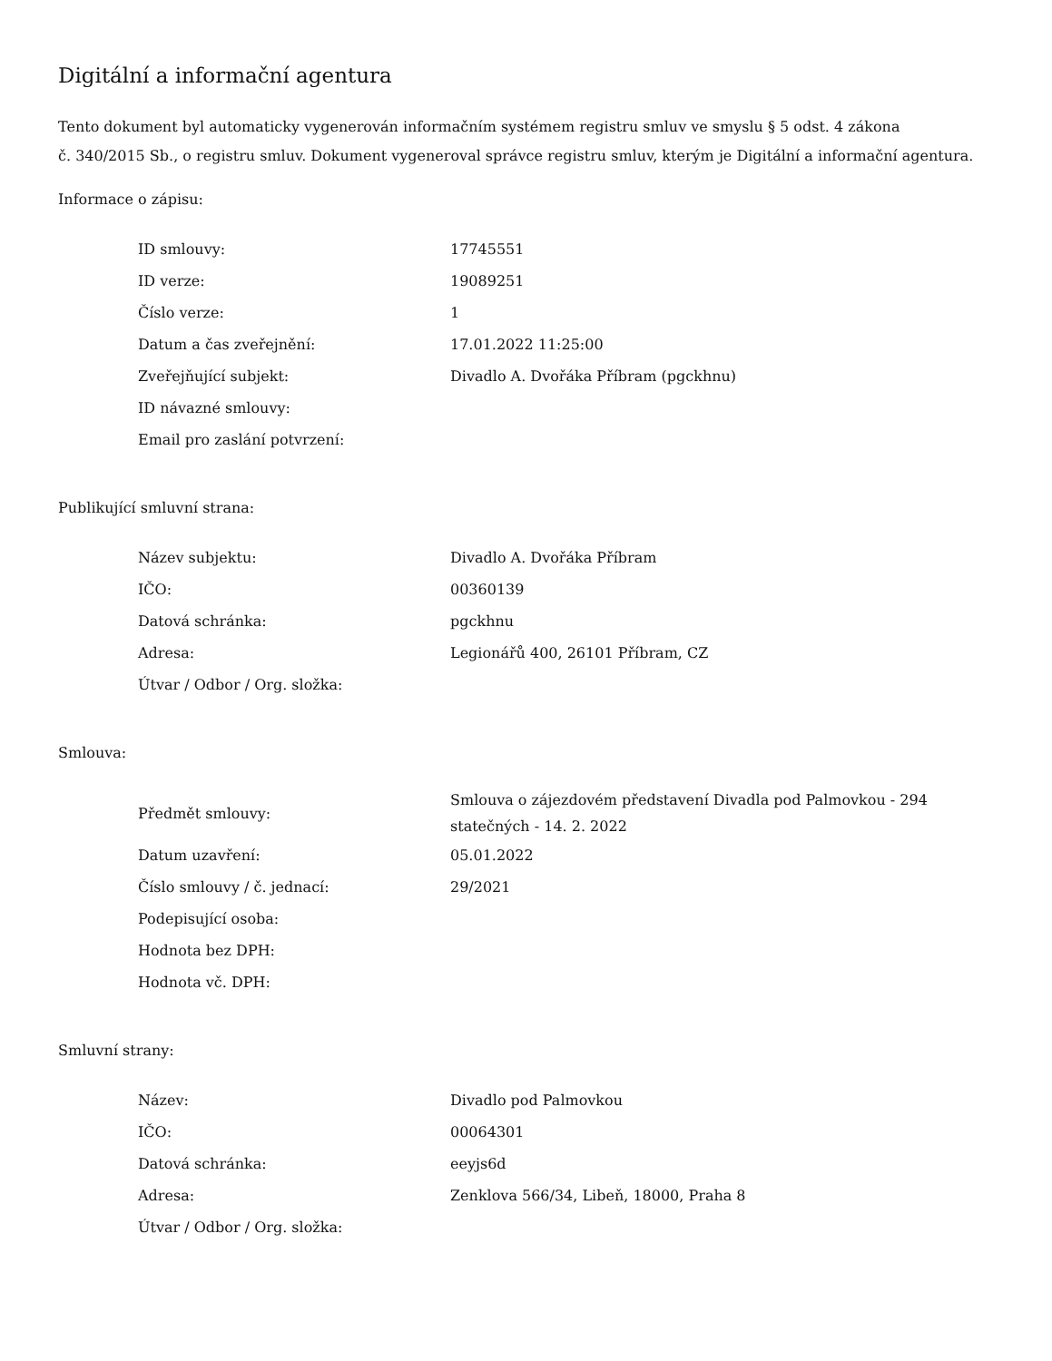Digitální a informační agentura
Tento dokument byl automaticky vygenerován informačním systémem registru smluv ve smyslu § 5 odst. 4 zákona
č. 340/2015 Sb., o registru smluv. Dokument vygeneroval správce registru smluv, kterým je Digitální a informační agentura.
Informace o zápisu:
| ID smlouvy: | 17745551 |
| ID verze: | 19089251 |
| Číslo verze: | 1 |
| Datum a čas zveřejnění: | 17.01.2022 11:25:00 |
| Zveřejňující subjekt: | Divadlo A. Dvořáka Příbram (pgckhnu) |
| ID návazné smlouvy: | |
| Email pro zaslání potvrzení: | |
Publikující smluvní strana:
| Název subjektu: | Divadlo A. Dvořáka Příbram |
| IČO: | 00360139 |
| Datová schránka: | pgckhnu |
| Adresa: | Legionářů 400, 26101 Příbram, CZ |
| Útvar / Odbor / Org. složka: | |
Smlouva:
| Předmět smlouvy: | Smlouva o zájezdovém představení Divadla pod Palmovkou - 294 statečných - 14. 2. 2022 |
| Datum uzavření: | 05.01.2022 |
| Číslo smlouvy / č. jednací: | 29/2021 |
| Podepisující osoba: | |
| Hodnota bez DPH: | |
| Hodnota vč. DPH: | |
Smluvní strany:
| Název: | Divadlo pod Palmovkou |
| IČO: | 00064301 |
| Datová schránka: | eeyjs6d |
| Adresa: | Zenklova 566/34, Libeň, 18000, Praha 8 |
| Útvar / Odbor / Org. složka: | |